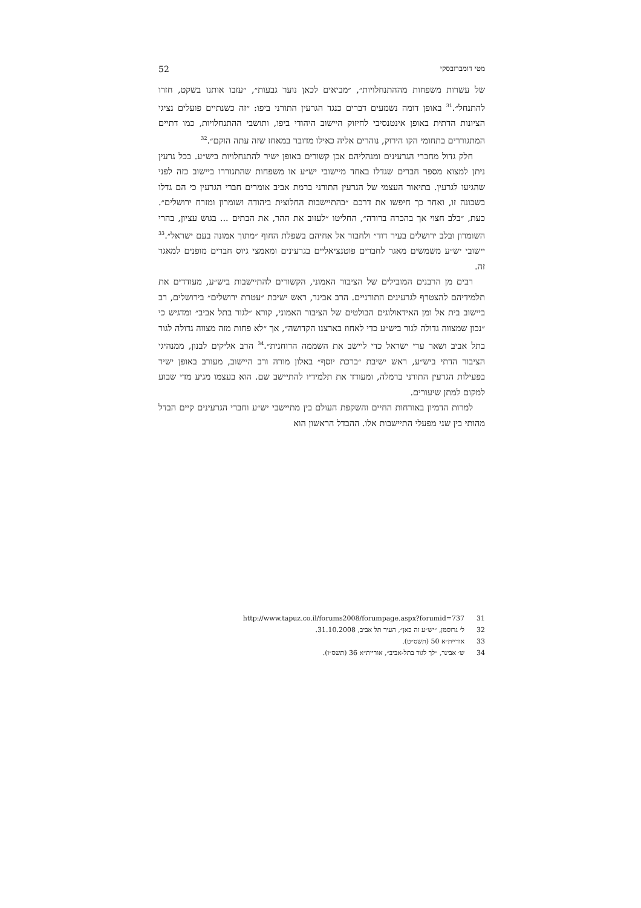מטי דומברובסקי 52
של עשרות משפחות מההתנחלויות״, ״מביאים לכאן נוער גבעות״, ״עזבו אותנו בשקט, חזרו להתנחל״.<sup>31</sup> באופן דומה נשמעים דברים כנגד הגרעין התורני ביפו: ״זה כשנתיים פועלים נציגי הציונות הדתית באופן אינטנסיבי לחיזוק היישוב היהודי ביפו, ותושבי ההתנחלויות, כמו דתיים המתגוררים בתחומי הקו הירוק, נוהרים אליה כאילו מדובר במאחז שזה עתה הוקם״.<sup>32</sup>
חלק גדול מחברי הגרעינים ומנהליהם אכן קשורים באופן ישיר להתנחלויות ביש״ע. בכל גרעין ניתן למצוא מספר חברים שגדלו באחד מיישובי יש״ע או משפחות שהתגוררו ביישוב כזה לפני שהגיעו לגרעין. בתיאור העצמי של הגרעין התורני ברמת אביב אומרים חברי הגרעין כי הם גדלו בשכונה זו, ואחר כך חיפשו את דרכם ״בהתיישבות החלוצית ביהודה ושומרון ומזרח ירושלים״. כעת, ״בלב חצוי אך בהכרה ברורה״, החליטו ״לעזוב את ההר, את הבתים ... בגוש עציון, בהרי השומרון ובלב ירושלים בעיר דוד״ ולחבור אל אחיהם בשפלת החוף ״מתוך אמונה בעם ישראל״.<sup>33</sup> יישובי יש״ע משמשים מאגר לחברים פוטנציאליים בגרעינים ומאמצי גיוס חברים מופנים למאגר זה.
רבים מן הרבנים המובילים של הציבור האמוני, הקשורים להתיישבות ביש״ע, מעודדים את תלמידיהם להצטרף לגרעינים התורניים. הרב אבינר, ראש ישיבת ״עטרת ירושלים״ בירושלים, רב ביישוב בית אל ומן האידאולוגים הבולטים של הציבור האמוני, קורא ״לגור בתל אביב״ ומדגיש כי ״נכון שמצווה גדולה לגור ביש״ע כדי לאחוז בארצנו הקדושה״, אך ״לא פחות מזה מצווה גדולה לגור בתל אביב ושאר ערי ישראל כדי ליישב את השממה הרוחנית״.<sup>34</sup> הרב אליקים לבנון, ממנהיגי הציבור הדתי ביש״ע, ראש ישיבת ״ברכת יוסף״ באלון מורה ורב היישוב, מעורב באופן ישיר בפעילות הגרעין התורני ברמלה, ומעודד את תלמידיו להתיישב שם. הוא בעצמו מגיע מדי שבוע למקום למתן שיעורים.
למרות הדמיון באורחות החיים והשקפת העולם בין מתיישבי יש״ע וחברי הגרעינים קיים הבדל מהותי בין שני מפעלי התיישבות אלו. ההבדל הראשון הוא
31 http://www.tapuz.co.il/forums2008/forumpage.aspx?forumid=737
32 ל׳ גרוסמן, ״יש״ע זה כאן״, העיר תל אביב, 31.10.2008.
33 אוריית״א 50 (תשס״ט).
34 ש׳ אבינר, ״לך לגור בתל-אביב״, אוריית״א 36 (תשס״ו).